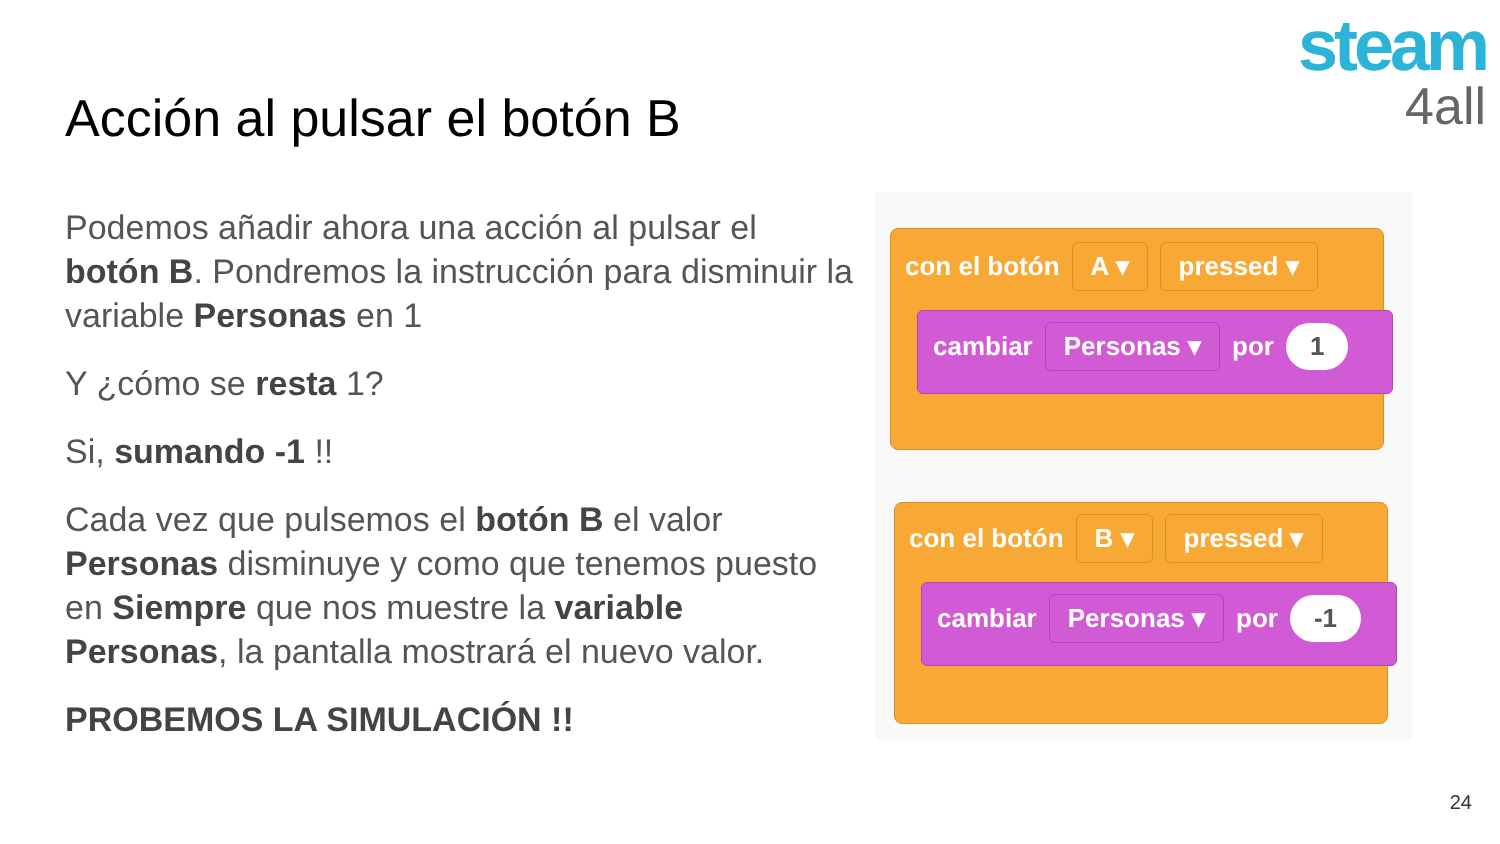steam
4all
Acción al pulsar el botón B
Podemos añadir ahora una acción al pulsar el botón B. Pondremos la instrucción para disminuir la variable Personas en 1
Y ¿cómo se resta 1?
Si, sumando -1 !!
Cada vez que pulsemos el botón B el valor Personas disminuye y como que tenemos puesto en Siempre que nos muestre la variable Personas, la pantalla mostrará el nuevo valor.
PROBEMOS LA SIMULACIÓN !!
con el botón A ▾ pressed ▾
cambiar Personas ▾ por 1
con el botón B ▾ pressed ▾
cambiar Personas ▾ por -1
24